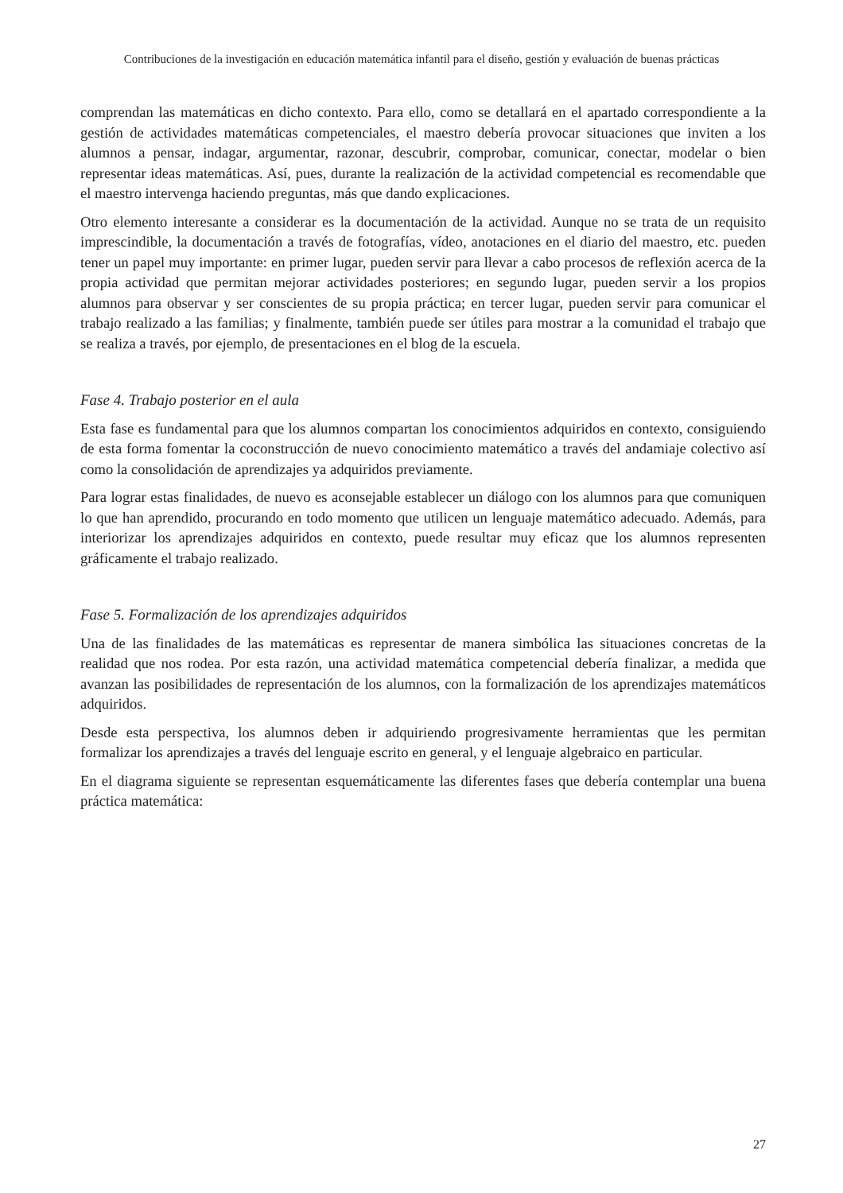Contribuciones de la investigación en educación matemática infantil para el diseño, gestión y evaluación de buenas prácticas
comprendan las matemáticas en dicho contexto. Para ello, como se detallará en el apartado correspondiente a la gestión de actividades matemáticas competenciales, el maestro debería provocar situaciones que inviten a los alumnos a pensar, indagar, argumentar, razonar, descubrir, comprobar, comunicar, conectar, modelar o bien representar ideas matemáticas. Así, pues, durante la realización de la actividad competencial es recomendable que el maestro intervenga haciendo preguntas, más que dando explicaciones.
Otro elemento interesante a considerar es la documentación de la actividad. Aunque no se trata de un requisito imprescindible, la documentación a través de fotografías, vídeo, anotaciones en el diario del maestro, etc. pueden tener un papel muy importante: en primer lugar, pueden servir para llevar a cabo procesos de reflexión acerca de la propia actividad que permitan mejorar actividades posteriores; en segundo lugar, pueden servir a los propios alumnos para observar y ser conscientes de su propia práctica; en tercer lugar, pueden servir para comunicar el trabajo realizado a las familias; y finalmente, también puede ser útiles para mostrar a la comunidad el trabajo que se realiza a través, por ejemplo, de presentaciones en el blog de la escuela.
Fase 4. Trabajo posterior en el aula
Esta fase es fundamental para que los alumnos compartan los conocimientos adquiridos en contexto, consiguiendo de esta forma fomentar la coconstrucción de nuevo conocimiento matemático a través del andamiaje colectivo así como la consolidación de aprendizajes ya adquiridos previamente.
Para lograr estas finalidades, de nuevo es aconsejable establecer un diálogo con los alumnos para que comuniquen lo que han aprendido, procurando en todo momento que utilicen un lenguaje matemático adecuado. Además, para interiorizar los aprendizajes adquiridos en contexto, puede resultar muy eficaz que los alumnos representen gráficamente el trabajo realizado.
Fase 5. Formalización de los aprendizajes adquiridos
Una de las finalidades de las matemáticas es representar de manera simbólica las situaciones concretas de la realidad que nos rodea. Por esta razón, una actividad matemática competencial debería finalizar, a medida que avanzan las posibilidades de representación de los alumnos, con la formalización de los aprendizajes matemáticos adquiridos.
Desde esta perspectiva, los alumnos deben ir adquiriendo progresivamente herramientas que les permitan formalizar los aprendizajes a través del lenguaje escrito en general, y el lenguaje algebraico en particular.
En el diagrama siguiente se representan esquemáticamente las diferentes fases que debería contemplar una buena práctica matemática:
27